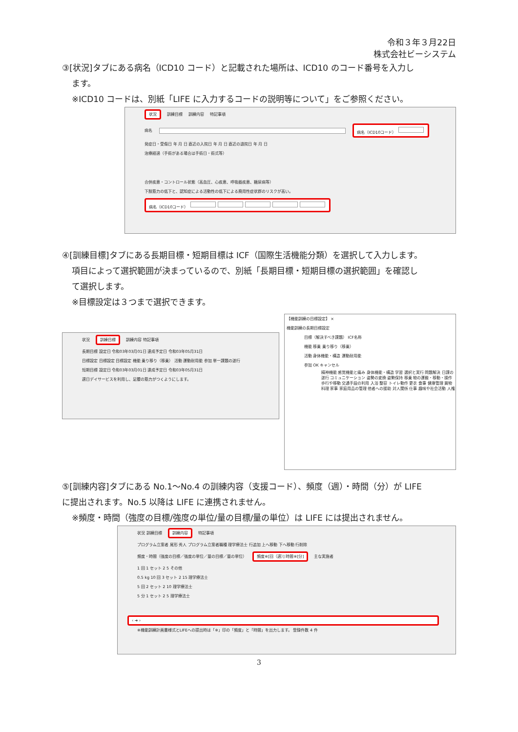令和３年３月22日
株式会社ビーシステム
③[状況]タブにある病名（ICD10 コード）と記載された場所は、ICD10 のコード番号を入力し
ます。
※ICD10 コードは、別紙「LIFE に入力するコードの説明等について」をご参照ください。
状況 訓練目標 訓練内容 特記事項
病名 病名（ICD10コード）
発症日・受傷日 年 月 日 直近の入院日 年 月 日 直近の退院日 年 月 日
治療経過（手術がある場合は手術日・術式等）
合併疾患・コントロール状態（高血圧、心疾患、呼吸器疾患、糖尿病等）
下肢筋力の低下と、認知症による活動性の低下による廃用性症状群のリスクが高い。
病名（ICD10コード）
④[訓練目標]タブにある長期目標・短期目標は ICF（国際生活機能分類）を選択して入力します。
項目によって選択範囲が決まっているので、別紙「長期目標・短期目標の選択範囲」を確認し
て選択します。
※目標設定は３つまで選択できます。
状況 訓練目標 訓練内容 特記事項
長期目標 設定日 令和03年03月01日 達成予定日 令和03年05月31日
目標設定 目標設定 目標設定 機能 乗り移り（移乗） 活動 運動耐用能 参加 単一課題の遂行
短期目標 設定日 令和03年03月01日 達成予定日 令和03年05月31日
週日デイサービスを利用し、足腰の筋力がつくようにします。
【機能訓練の目標設定】 ×
機能訓練の長期目標設定
目標（解決すべき課題） ICF名称
機能 移乗 乗り移り（移乗）
活動 身体機能・構造 運動耐用能
参加 OK キャンセル
精神機能 感覚機能と痛み 身体機能・構造 学習 選択と実行 問題解決 日課の遂行 コミュニケーション 姿勢の変換 姿勢保持 移乗 物の運搬・移動・操作 歩行や移動 交通手段の利用 入浴 整容 トイレ動作 更衣 食事 健康管理 買物 料理 家事 家庭用品の管理 他者への援助 対人関係 仕事 趣味や社会活動 人権
⑤[訓練内容]タブにある No.1～No.4 の訓練内容（支援コード）、頻度（週）・時間（分）が LIFE
に提出されます。No.5 以降は LIFE に連携されません。
※頻度・時間（強度の目標/強度の単位/量の目標/量の単位）は LIFE には提出されません。
状況 訓練目標 訓練内容 特記事項
プログラム立案者 尾形 秀人 プログラム立案者職種 理学療法士 行追加 上へ移動 下へ移動 行削除
頻度・時間（強度の目標／強度の単位／量の目標／量の単位） 頻度※[回（週）] 時間※[分] 主な実施者
1 回 1 セット 2 5 その他
0.5 kg 10 回 3 セット 2 15 理学療法士
5 回 2 セット 2 10 理学療法士
5 分 1 セット 2 5 理学療法士
‹ ➜ ›
※機能訓練計画書様式とLIFEへの提出時は「※」印の「頻度」と「時間」を出力します。 登録件数 4 件
3